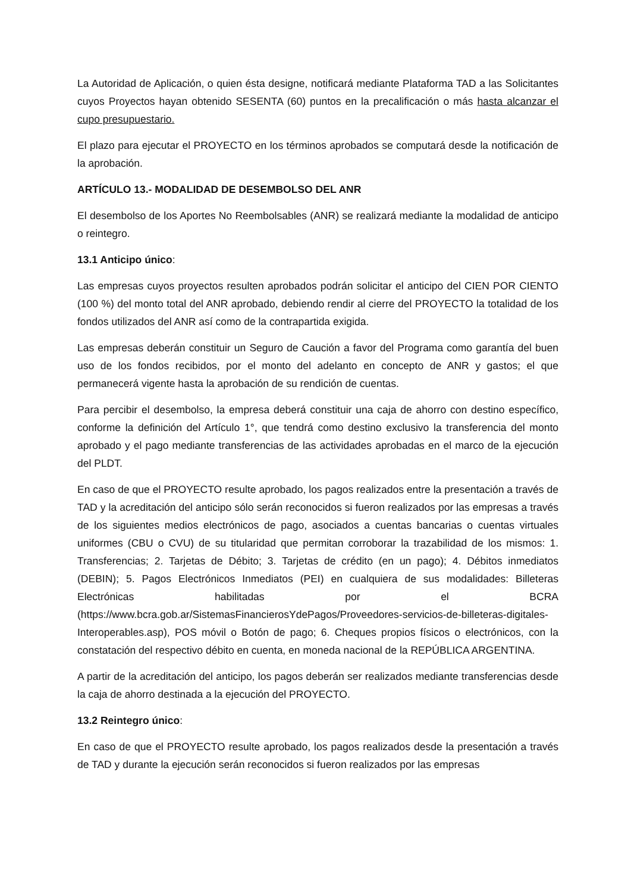La Autoridad de Aplicación, o quien ésta designe, notificará mediante Plataforma TAD a las Solicitantes cuyos Proyectos hayan obtenido SESENTA (60) puntos en la precalificación o más hasta alcanzar el cupo presupuestario.
El plazo para ejecutar el PROYECTO en los términos aprobados se computará desde la notificación de la aprobación.
ARTÍCULO 13.- MODALIDAD DE DESEMBOLSO DEL ANR
El desembolso de los Aportes No Reembolsables (ANR) se realizará mediante la modalidad de anticipo o reintegro.
13.1 Anticipo único:
Las empresas cuyos proyectos resulten aprobados podrán solicitar el anticipo del CIEN POR CIENTO (100 %) del monto total del ANR aprobado, debiendo rendir al cierre del PROYECTO la totalidad de los fondos utilizados del ANR así como de la contrapartida exigida.
Las empresas deberán constituir un Seguro de Caución a favor del Programa como garantía del buen uso de los fondos recibidos, por el monto del adelanto en concepto de ANR y gastos; el que permanecerá vigente hasta la aprobación de su rendición de cuentas.
Para percibir el desembolso, la empresa deberá constituir una caja de ahorro con destino específico, conforme la definición del Artículo 1°, que tendrá como destino exclusivo la transferencia del monto aprobado y el pago mediante transferencias de las actividades aprobadas en el marco de la ejecución del PLDT.
En caso de que el PROYECTO resulte aprobado, los pagos realizados entre la presentación a través de TAD y la acreditación del anticipo sólo serán reconocidos si fueron realizados por las empresas a través de los siguientes medios electrónicos de pago, asociados a cuentas bancarias o cuentas virtuales uniformes (CBU o CVU) de su titularidad que permitan corroborar la trazabilidad de los mismos: 1. Transferencias; 2. Tarjetas de Débito; 3. Tarjetas de crédito (en un pago); 4. Débitos inmediatos (DEBIN); 5. Pagos Electrónicos Inmediatos (PEI) en cualquiera de sus modalidades: Billeteras Electrónicas habilitadas por el BCRA (https://www.bcra.gob.ar/SistemasFinancierosYdePagos/Proveedores-servicios-de-billeteras-digitales-Interoperables.asp), POS móvil o Botón de pago; 6. Cheques propios físicos o electrónicos, con la constatación del respectivo débito en cuenta, en moneda nacional de la REPÚBLICA ARGENTINA.
A partir de la acreditación del anticipo, los pagos deberán ser realizados mediante transferencias desde la caja de ahorro destinada a la ejecución del PROYECTO.
13.2 Reintegro único:
En caso de que el PROYECTO resulte aprobado, los pagos realizados desde la presentación a través de TAD y durante la ejecución serán reconocidos si fueron realizados por las empresas